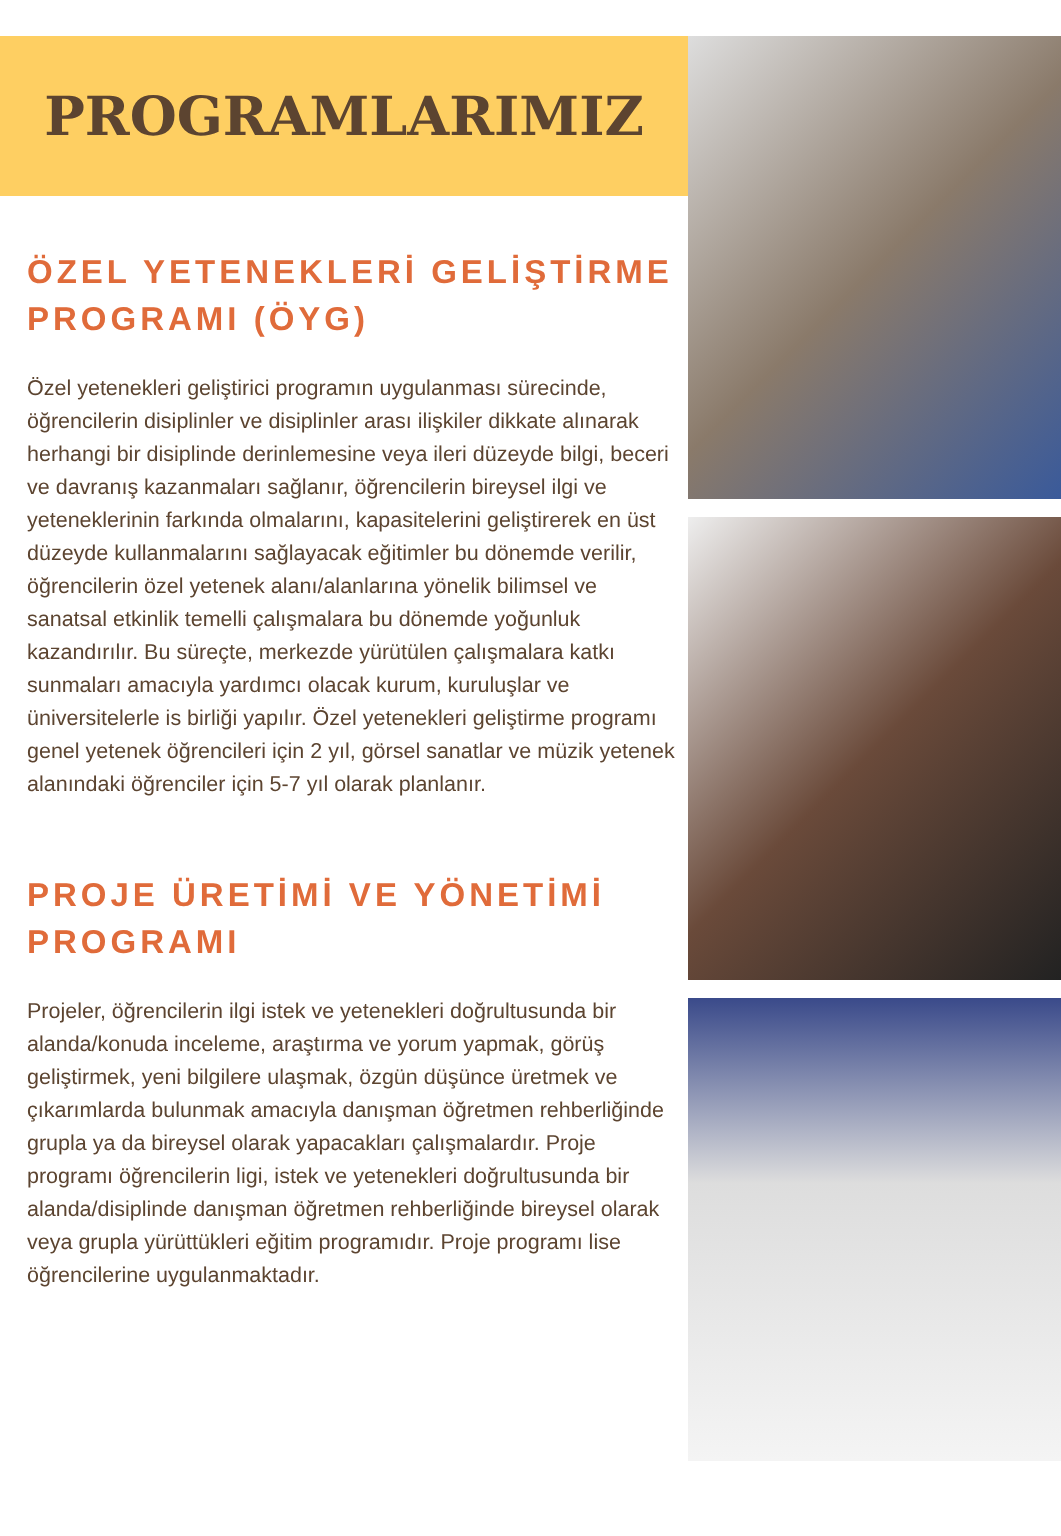PROGRAMLARIMIZ
ÖZEL YETENEKLERİ GELİŞTİRME PROGRAMI (ÖYG)
Özel yetenekleri geliştirici programın uygulanması sürecinde, öğrencilerin disiplinler ve disiplinler arası ilişkiler dikkate alınarak herhangi bir disiplinde derinlemesine veya ileri düzeyde bilgi, beceri ve davranış kazanmaları sağlanır, öğrencilerin bireysel ilgi ve yeteneklerinin farkında olmalarını, kapasitelerini geliştirerek en üst düzeyde kullanmalarını sağlayacak eğitimler bu dönemde verilir, öğrencilerin özel yetenek alanı/alanlarına yönelik bilimsel ve sanatsal etkinlik temelli çalışmalara bu dönemde yoğunluk kazandırılır. Bu süreçte, merkezde yürütülen çalışmalara katkı sunmaları amacıyla yardımcı olacak kurum, kuruluşlar ve üniversitelerle is birliği yapılır. Özel yetenekleri geliştirme programı genel yetenek öğrencileri için 2 yıl, görsel sanatlar ve müzik yetenek alanındaki öğrenciler için 5-7 yıl olarak planlanır.
PROJE ÜRETİMİ VE YÖNETİMİ PROGRAMI
Projeler, öğrencilerin ilgi istek ve yetenekleri doğrultusunda bir alanda/konuda inceleme, araştırma ve yorum yapmak, görüş geliştirmek, yeni bilgilere ulaşmak, özgün düşünce üretmek ve çıkarımlarda bulunmak amacıyla danışman öğretmen rehberliğinde grupla ya da bireysel olarak yapacakları çalışmalardır. Proje programı öğrencilerin ligi, istek ve yetenekleri doğrultusunda bir alanda/disiplinde danışman öğretmen rehberliğinde bireysel olarak veya grupla yürüttükleri eğitim programıdır. Proje programı lise öğrencilerine uygulanmaktadır.